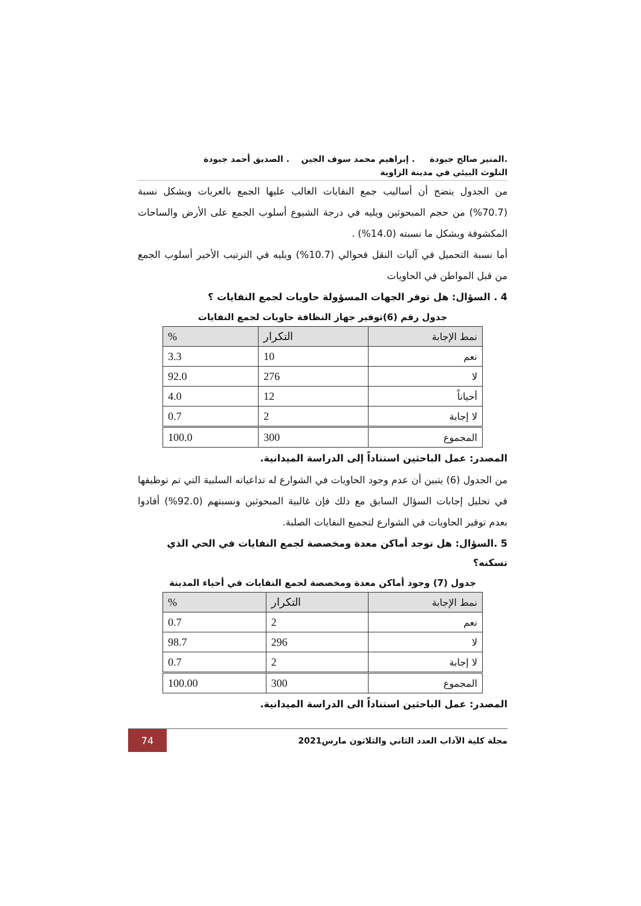.المنير صالح جبودة . إبراهيم محمد سوف الجين . الصديق أحمد جبودة
التلوث البيئي في مدينة الزاوية
من الجدول يتضح أن أساليب جمع النفايات الغالب عليها الجمع بالعربات ويشكل نسبة (70.7%) من حجم المبحوثين ويليه في درجة الشيوع أسلوب الجمع على الأرض والساحات المكشوفة ويشكل ما نسبته (14.0%) .
أما نسبة التحميل في آليات النقل فحوالي (10.7%) ويليه في الترتيب الأخير أسلوب الجمع من قبل المواطن في الحاويات
4 . السؤال: هل توفر الجهات المسؤولة حاويات لجمع النفايات ؟
جدول رقم (6)توفير جهاز النظافة حاويات لجمع النفايات
| نمط الإجابة | التكرار | % |
| --- | --- | --- |
| نعم | 10 | 3.3 |
| لا | 276 | 92.0 |
| أحياناً | 12 | 4.0 |
| لا إجابة | 2 | 0.7 |
| المجموع | 300 | 100.0 |
المصدر: عمل الباحثين استناداً إلى الدراسة الميدانية.
من الجدول (6) يتبين أن عدم وجود الحاويات في الشوارع له تداعياته السلبية التي تم توظيفها في تحليل إجابات السؤال السابق مع ذلك فإن غالبية المبحوثين ونسبتهم (92.0%) أفادوا بعدم توفير الحاويات في الشوارع لتجميع النفايات الصلبة.
5 .السؤال: هل توجد أماكن معدة ومخصصة لجمع النفايات في الحي الذي تسكنه؟
جدول (7) وجود أماكن معدة ومخصصة لجمع النفايات في أحياء المدينة
| نمط الإجابة | التكرار | % |
| --- | --- | --- |
| نعم | 2 | 0.7 |
| لا | 296 | 98.7 |
| لا إجابة | 2 | 0.7 |
| المجموع | 300 | 100.00 |
المصدر: عمل الباحثين استناداً الى الدراسة الميدانية.
مجلة كلية الآداب العدد الثاني والثلاثون مارس2021
74